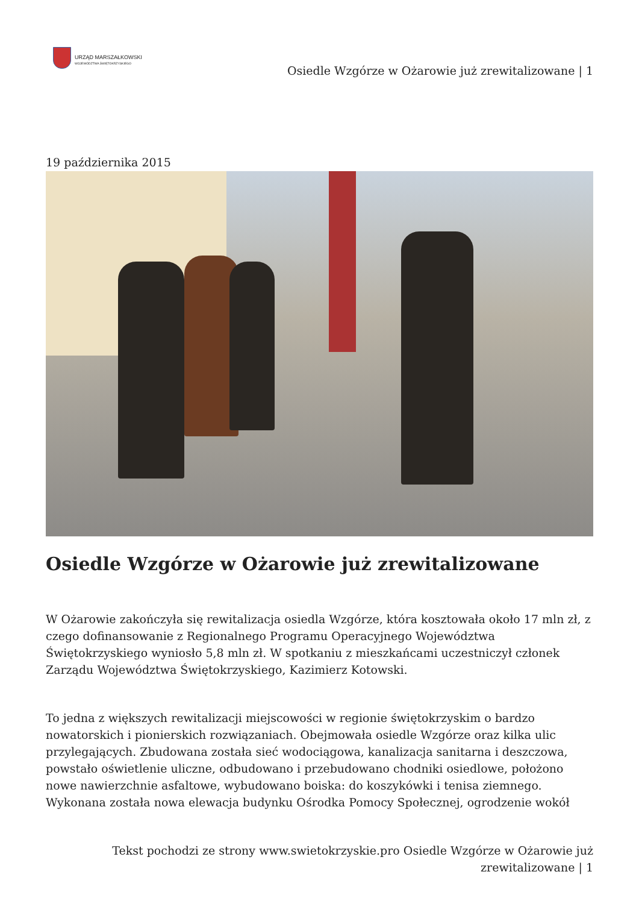URZĄD MARSZAŁKOWSKI
WOJEWÓDZTWA ŚWIĘTOKRZYSKIEGO
Osiedle Wzgórze w Ożarowie już zrewitalizowane | 1
19 października 2015
Osiedle Wzgórze w Ożarowie już zrewitalizowane
W Ożarowie zakończyła się rewitalizacja osiedla Wzgórze, która kosztowała około 17 mln zł, z czego dofinansowanie z Regionalnego Programu Operacyjnego Województwa Świętokrzyskiego wyniosło 5,8 mln zł. W spotkaniu z mieszkańcami uczestniczył członek Zarządu Województwa Świętokrzyskiego, Kazimierz Kotowski.
To jedna z większych rewitalizacji miejscowości w regionie świętokrzyskim o bardzo nowatorskich i pionierskich rozwiązaniach. Obejmowała osiedle Wzgórze oraz kilka ulic przylegających. Zbudowana została sieć wodociągowa, kanalizacja sanitarna i deszczowa, powstało oświetlenie uliczne, odbudowano i przebudowano chodniki osiedlowe, położono nowe nawierzchnie asfaltowe, wybudowano boiska: do koszykówki i tenisa ziemnego. Wykonana została nowa elewacja budynku Ośrodka Pomocy Społecznej, ogrodzenie wokół
Tekst pochodzi ze strony www.swietokrzyskie.pro Osiedle Wzgórze w Ożarowie już
zrewitalizowane | 1